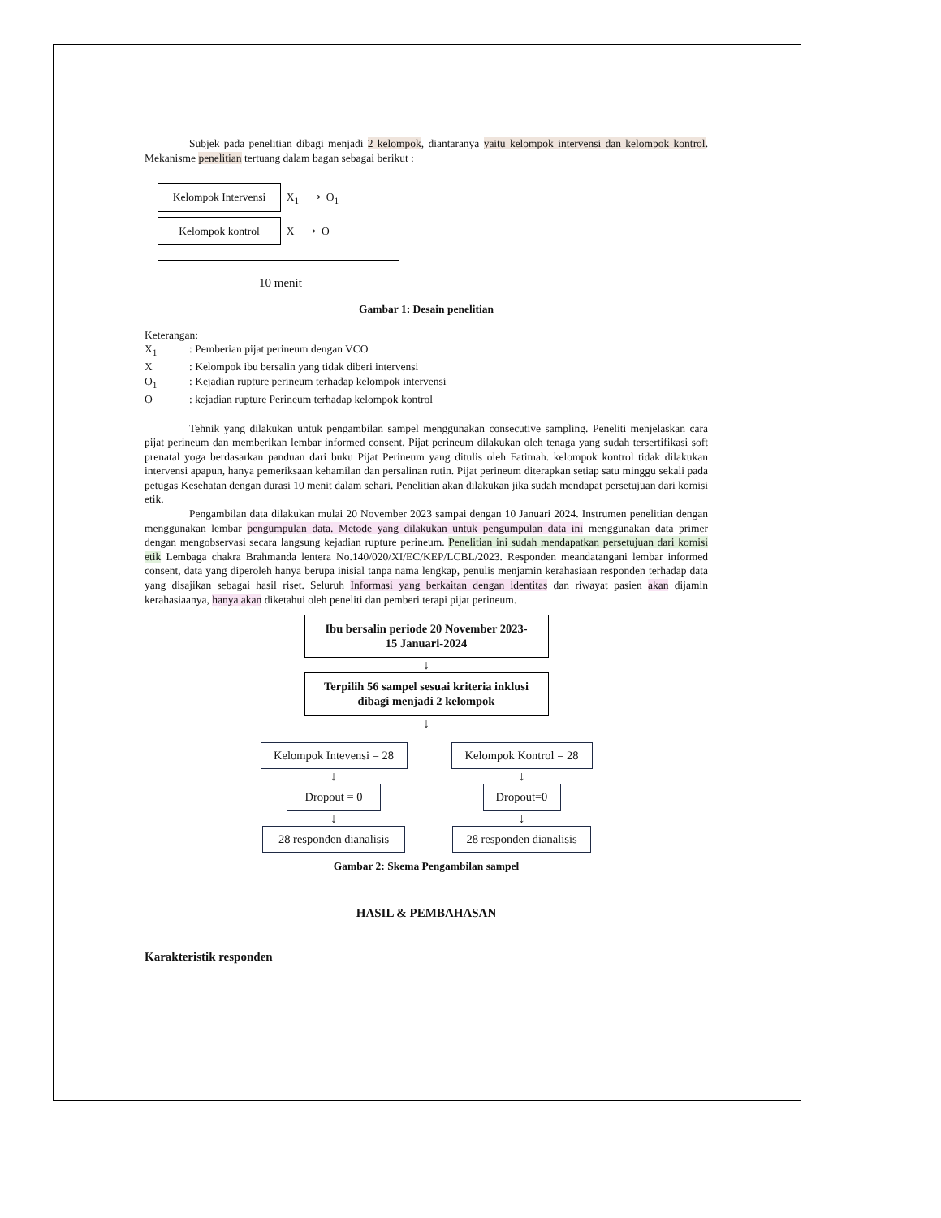Subjek pada penelitian dibagi menjadi 2 kelompok, diantaranya yaitu kelompok intervensi dan kelompok kontrol. Mekanisme penelitian tertuang dalam bagan sebagai berikut :
Kelompok Intervensi X<sub>1</sub> ⟶ O<sub>1</sub>
Kelompok kontrol X ⟶ O
10 menit
Gambar 1: Desain penelitian
Keterangan:
| X<sub>1</sub> | : Pemberian pijat perineum dengan VCO |
| X | : Kelompok ibu bersalin yang tidak diberi intervensi |
| O<sub>1</sub> | : Kejadian rupture perineum terhadap kelompok intervensi |
| O | : kejadian rupture Perineum terhadap kelompok kontrol |
Tehnik yang dilakukan untuk pengambilan sampel menggunakan consecutive sampling. Peneliti menjelaskan cara pijat perineum dan memberikan lembar informed consent. Pijat perineum dilakukan oleh tenaga yang sudah tersertifikasi soft prenatal yoga berdasarkan panduan dari buku Pijat Perineum yang ditulis oleh Fatimah. kelompok kontrol tidak dilakukan intervensi apapun, hanya pemeriksaan kehamilan dan persalinan rutin. Pijat perineum diterapkan setiap satu minggu sekali pada petugas Kesehatan dengan durasi 10 menit dalam sehari. Penelitian akan dilakukan jika sudah mendapat persetujuan dari komisi etik.
Pengambilan data dilakukan mulai 20 November 2023 sampai dengan 10 Januari 2024. Instrumen penelitian dengan menggunakan lembar pengumpulan data. Metode yang dilakukan untuk pengumpulan data ini menggunakan data primer dengan mengobservasi secara langsung kejadian rupture perineum. Penelitian ini sudah mendapatkan persetujuan dari komisi etik Lembaga chakra Brahmanda lentera No.140/020/XI/EC/KEP/LCBL/2023. Responden meandatangani lembar informed consent, data yang diperoleh hanya berupa inisial tanpa nama lengkap, penulis menjamin kerahasiaan responden terhadap data yang disajikan sebagai hasil riset. Seluruh Informasi yang berkaitan dengan identitas dan riwayat pasien akan dijamin kerahasiaanya, hanya akan diketahui oleh peneliti dan pemberi terapi pijat perineum.
Ibu bersalin periode 20 November 2023-
15 Januari-2024
↓
Terpilih 56 sampel sesuai kriteria inklusi
dibagi menjadi 2 kelompok
↓
Kelompok Intevensi = 28
↓
Dropout = 0
↓
28 responden dianalisis
Kelompok Kontrol = 28
↓
Dropout=0
↓
28 responden dianalisis
Gambar 2: Skema Pengambilan sampel
HASIL & PEMBAHASAN
Karakteristik responden